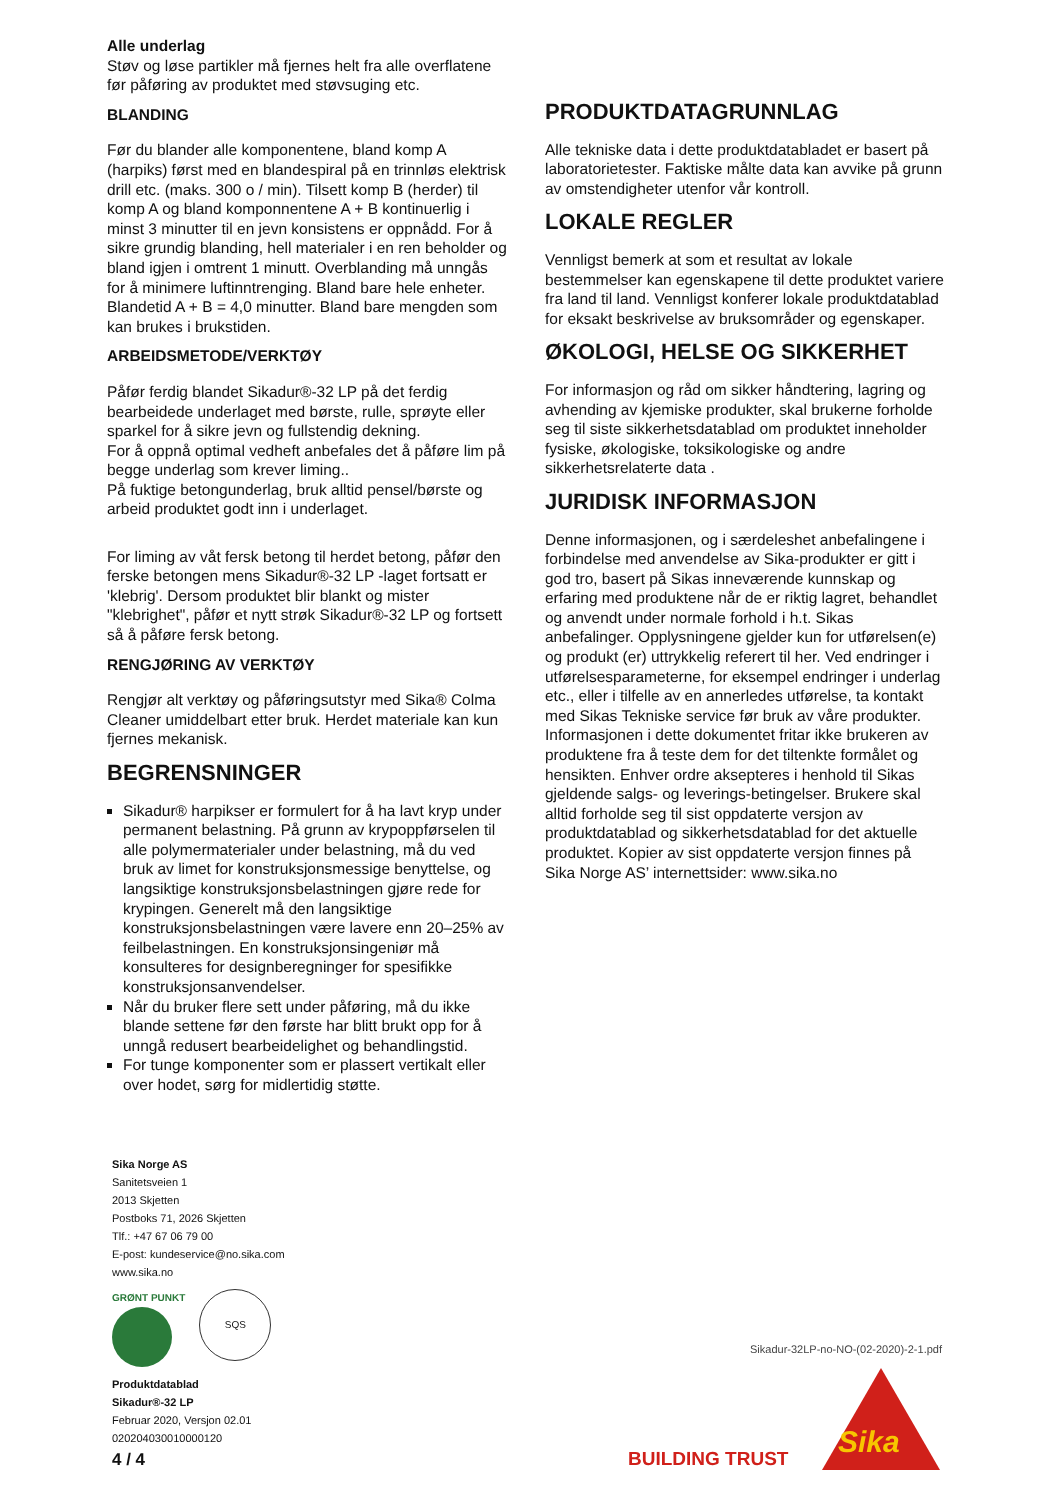Alle underlag
Støv og løse partikler må fjernes helt fra alle overflatene før påføring av produktet med støvsuging etc.
BLANDING
Før du blander alle komponentene, bland komp A (harpiks) først med en blandespiral på en trinnløs elektrisk drill etc. (maks. 300 o / min). Tilsett komp B (herder) til komp A og bland komponnentene A + B kontinuerlig i minst 3 minutter til en jevn konsistens er oppnådd. For å sikre grundig blanding, hell materialer i en ren beholder og bland igjen i omtrent 1 minutt. Overblanding må unngås for å minimere luftinntrenging. Bland bare hele enheter. Blandetid A + B = 4,0 minutter. Bland bare mengden som kan brukes i brukstiden.
ARBEIDSMETODE/VERKTØY
Påfør ferdig blandet Sikadur®-32 LP på det ferdig bearbeidede underlaget med børste, rulle, sprøyte eller sparkel for å sikre jevn og fullstendig dekning.
For å oppnå optimal vedheft anbefales det å påføre lim på begge underlag som krever liming..
På fuktige betongunderlag, bruk alltid pensel/børste og arbeid produktet godt inn i underlaget.
For liming av våt fersk betong til herdet betong, påfør den ferske betongen mens Sikadur®-32 LP -laget fortsatt er 'klebrig'. Dersom produktet blir blankt og mister "klebrighet", påfør et nytt strøk Sikadur®-32 LP og fortsett så å påføre fersk betong.
RENGJØRING AV VERKTØY
Rengjør alt verktøy og påføringsutstyr med Sika® Colma Cleaner umiddelbart etter bruk. Herdet materiale kan kun fjernes mekanisk.
BEGRENSNINGER
Sikadur® harpikser er formulert for å ha lavt kryp under permanent belastning. På grunn av krypoppførselen til alle polymermaterialer under belastning, må du ved bruk av limet for konstruksjonsmessige benyttelse, og langsiktige konstruksjonsbelastningen gjøre rede for krypingen. Generelt må den langsiktige konstruksjonsbelastningen være lavere enn 20–25% av feilbelastningen. En konstruksjonsingeniør må konsulteres for designberegninger for spesifikke konstruksjonsanvendelser.
Når du bruker flere sett under påføring, må du ikke blande settene før den første har blitt brukt opp for å unngå redusert bearbeidelighet og behandlingstid.
For tunge komponenter som er plassert vertikalt eller over hodet, sørg for midlertidig støtte.
PRODUKTDATAGRUNNLAG
Alle tekniske data i dette produktdatabladet er basert på laboratorietester. Faktiske målte data kan avvike på grunn av omstendigheter utenfor vår kontroll.
LOKALE REGLER
Vennligst bemerk at som et resultat av lokale bestemmelser kan egenskapene til dette produktet variere fra land til land. Vennligst konferer lokale produktdatablad for eksakt beskrivelse av bruksområder og egenskaper.
ØKOLOGI, HELSE OG SIKKERHET
For informasjon og råd om sikker håndtering, lagring og avhending av kjemiske produkter, skal brukerne forholde seg til siste sikkerhetsdatablad om produktet inneholder fysiske, økologiske, toksikologiske og andre sikkerhetsrelaterte data .
JURIDISK INFORMASJON
Denne informasjonen, og i særdeleshet anbefalingene i forbindelse med anvendelse av Sika-produkter er gitt i god tro, basert på Sikas inneværende kunnskap og erfaring med produktene når de er riktig lagret, behandlet og anvendt under normale forhold i h.t. Sikas anbefalinger. Opplysningene gjelder kun for utførelsen(e) og produkt (er) uttrykkelig referert til her. Ved endringer i utførelsesparameterne, for eksempel endringer i underlag etc., eller i tilfelle av en annerledes utførelse, ta kontakt med Sikas Tekniske service før bruk av våre produkter. Informasjonen i dette dokumentet fritar ikke brukeren av produktene fra å teste dem for det tiltenkte formålet og hensikten. Enhver ordre aksepteres i henhold til Sikas gjeldende salgs- og leverings-betingelser. Brukere skal alltid forholde seg til sist oppdaterte versjon av produktdatablad og sikkerhetsdatablad for det aktuelle produktet. Kopier av sist oppdaterte versjon finnes på Sika Norge AS’ internettsider: www.sika.no
Sika Norge AS
Sanitetsveien 1
2013 Skjetten
Postboks 71, 2026 Skjetten
Tlf.: +47 67 06 79 00
E-post: kundeservice@no.sika.com
www.sika.no
GRØNT PUNKT
SQS
Produktdatablad
Sikadur®-32 LP
Februar 2020, Versjon 02.01
020204030010000120
Sikadur-32LP-no-NO-(02-2020)-2-1.pdf
4 / 4 BUILDING TRUST Sika